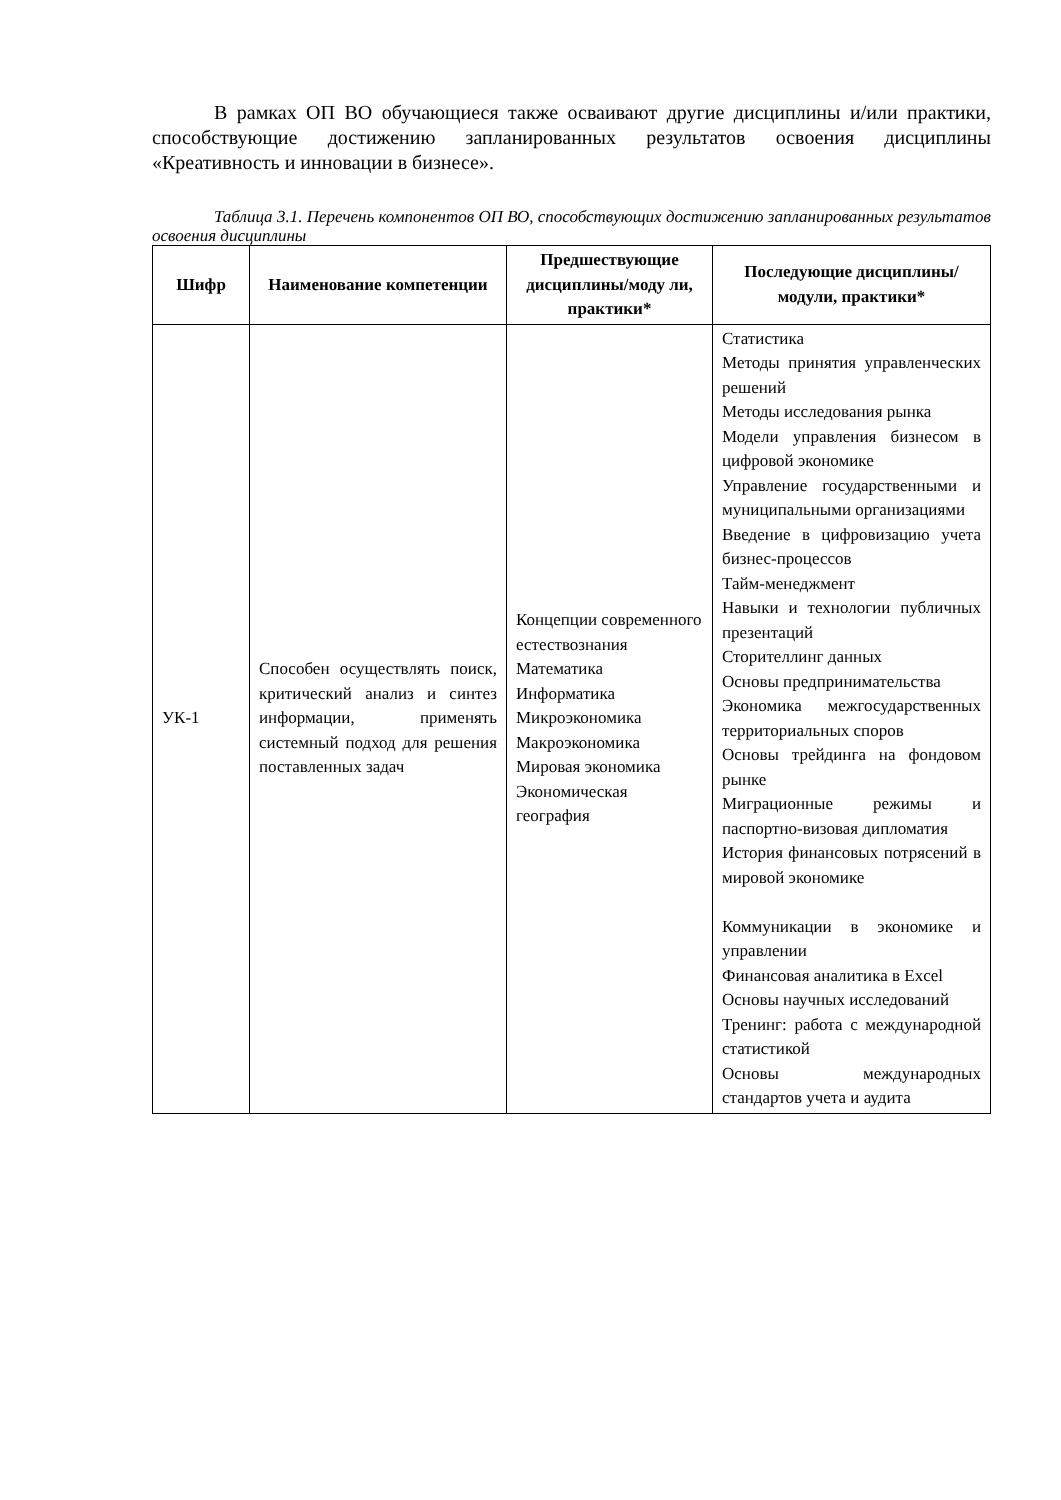В рамках ОП ВО обучающиеся также осваивают другие дисциплины и/или практики, способствующие достижению запланированных результатов освоения дисциплины «Креативность и инновации в бизнесе».
Таблица 3.1. Перечень компонентов ОП ВО, способствующих достижению запланированных результатов освоения дисциплины
| Шифр | Наименование компетенции | Предшествующие дисциплины/моду ли, практики* | Последующие дисциплины/модули, практики* |
| --- | --- | --- | --- |
| УК-1 | Способен осуществлять поиск, критический анализ и синтез информации, применять системный подход для решения поставленных задач | Концепции современного естествознания Математика Информатика Микроэкономика Макроэкономика Мировая экономика Экономическая география | Статистика Методы принятия управленческих решений Методы исследования рынка Модели управления бизнесом в цифровой экономике Управление государственными и муниципальными организациями Введение в цифровизацию учета бизнес-процессов Тайм-менеджмент Навыки и технологии публичных презентаций Сторителлинг данных Основы предпринимательства Экономика межгосударственных территориальных споров Основы трейдинга на фондовом рынке Миграционные режимы и паспортно-визовая дипломатия История финансовых потрясений в мировой экономике Коммуникации в экономике и управлении Финансовая аналитика в Excel Основы научных исследований Тренинг: работа с международной статистикой Основы международных стандартов учета и аудита |